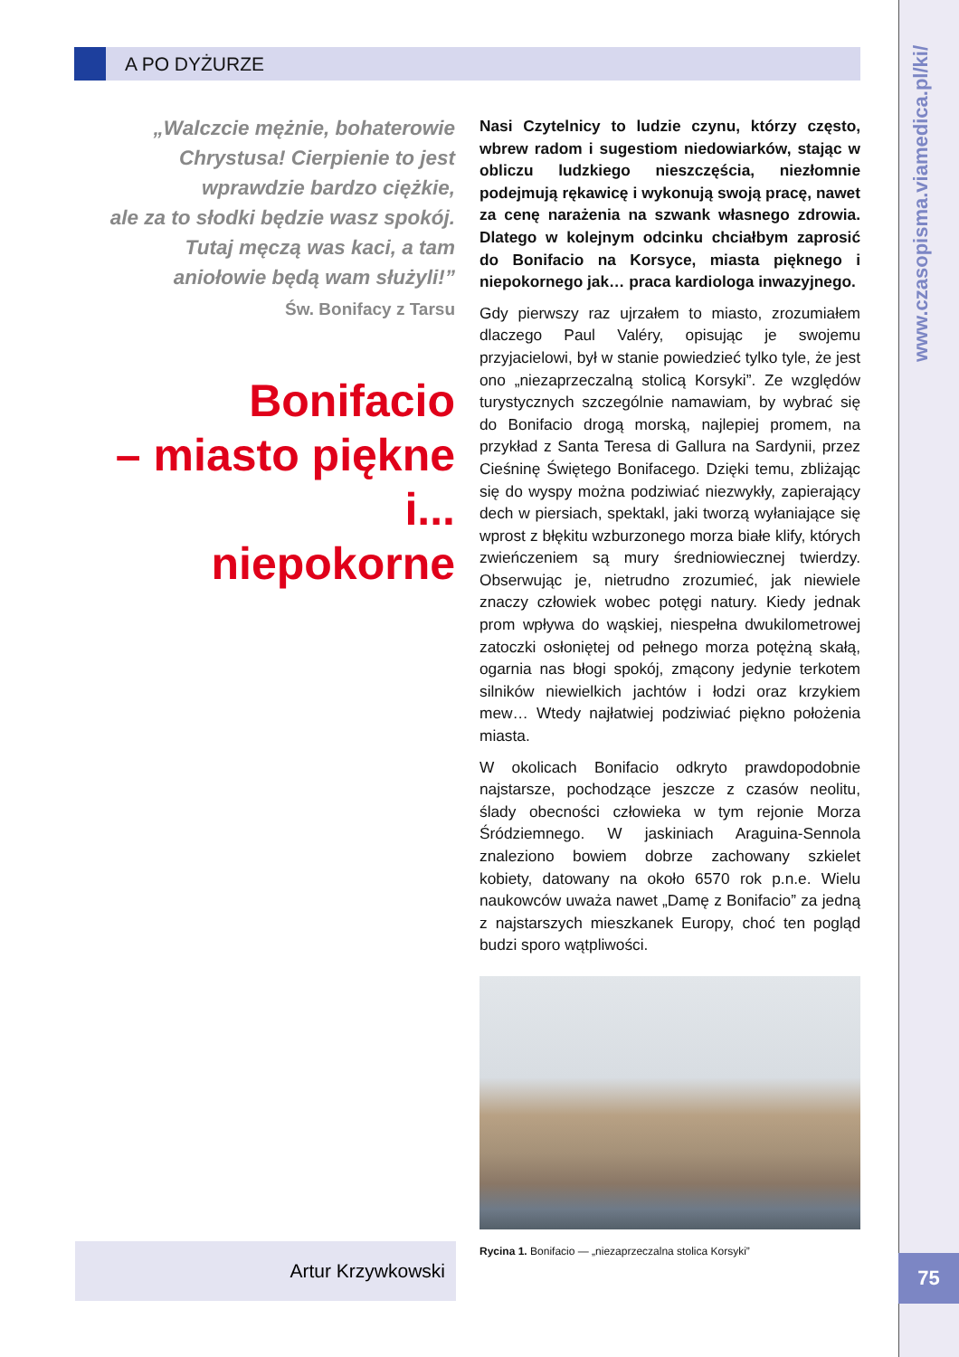A PO DYŻURZE
www.czasopisma.viamedica.pl/ki/
75
„Walczcie mężnie, bohaterowie
Chrystusa! Cierpienie to jest
wprawdzie bardzo ciężkie,
ale za to słodki będzie wasz spokój.
Tutaj męczą was kaci, a tam
aniołowie będą wam służyli!”
Św. Bonifacy z Tarsu
Bonifacio
– miasto piękne i...
niepokorne
Artur Krzywkowski
Nasi Czytelnicy to ludzie czynu, którzy często, wbrew radom i sugestiom niedowiarków, stając w obliczu ludzkiego nieszczęścia, niezłomnie podejmują rękawicę i wykonują swoją pracę, nawet za cenę narażenia na szwank własnego zdrowia. Dlatego w kolejnym odcinku chciałbym zaprosić do Bonifacio na Korsyce, miasta pięknego i niepokornego jak… praca kardiologa inwazyjnego.
Gdy pierwszy raz ujrzałem to miasto, zrozumiałem dlaczego Paul Valéry, opisując je swojemu przyjacielowi, był w stanie powiedzieć tylko tyle, że jest ono „niezaprzeczalną stolicą Korsyki”. Ze względów turystycznych szczególnie namawiam, by wybrać się do Bonifacio drogą morską, najlepiej promem, na przykład z Santa Teresa di Gallura na Sardynii, przez Cieśninę Świętego Bonifacego. Dzięki temu, zbliżając się do wyspy można podziwiać niezwykły, zapierający dech w piersiach, spektakl, jaki tworzą wyłaniające się wprost z błękitu wzburzonego morza białe klify, których zwieńczeniem są mury średniowiecznej twierdzy. Obserwując je, nietrudno zrozumieć, jak niewiele znaczy człowiek wobec potęgi natury. Kiedy jednak prom wpływa do wąskiej, niespełna dwukilometrowej zatoczki osłoniętej od pełnego morza potężną skałą, ogarnia nas błogi spokój, zmącony jedynie terkotem silników niewielkich jachtów i łodzi oraz krzykiem mew… Wtedy najłatwiej podziwiać piękno położenia miasta.
W okolicach Bonifacio odkryto prawdopodobnie najstarsze, pochodzące jeszcze z czasów neolitu, ślady obecności człowieka w tym rejonie Morza Śródziemnego. W jaskiniach Araguina-Sennola znaleziono bowiem dobrze zachowany szkielet kobiety, datowany na około 6570 rok p.n.e. Wielu naukowców uważa nawet „Damę z Bonifacio” za jedną z najstarszych mieszkanek Europy, choć ten pogląd budzi sporo wątpliwości.
Rycina 1. Bonifacio — „niezaprzeczalna stolica Korsyki”